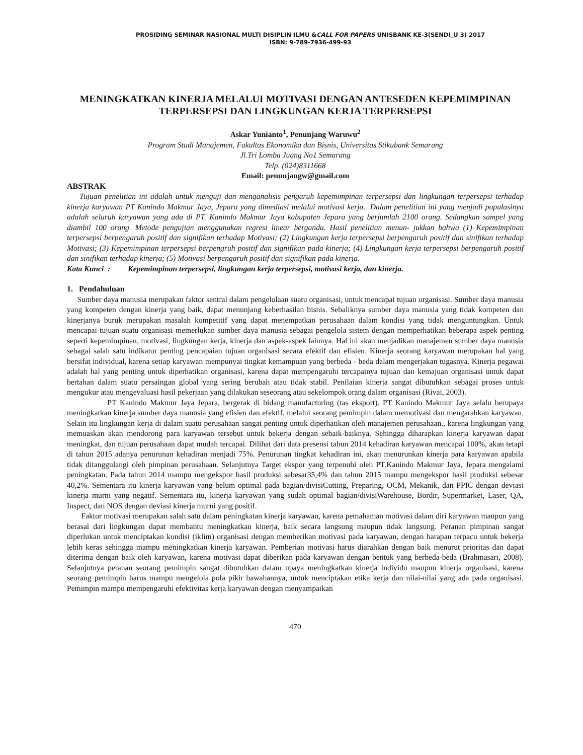PROSIDING SEMINAR NASIONAL MULTI DISIPLIN ILMU &CALL FOR PAPERS UNISBANK KE-3(SENDI_U 3) 2017
ISBN: 9-789-7936-499-93
MENINGKATKAN KINERJA MELALUI MOTIVASI DENGAN ANTESEDEN KEPEMIMPINAN TERPERSEPSI DAN LINGKUNGAN KERJA TERPERSEPSI
Askar Yunianto<sup>1</sup>, Penunjang Waruwu<sup>2</sup>
Program Studi Manajemen, Fakultas Ekonomika dan Bisnis, Universitas Stikubank Semarang
Jl.Tri Lomba Juang No1 Semarang
Telp. (024)8311668
Email: penunjangw@gmail.com
ABSTRAK
Tujuan penelitian ini adalah untuk menguji dan menganalisis pengaruh kepemimpinan terpersepsi dan lingkungan terpersepsi terhadap kinerja karyawan PT Kanindo Makmur Jaya, Jepara yang dimediasi melalui motivasi kerja.. Dalam penelitian ini yang menjadi populasinya adalah seluruh karyawan yang ada di PT. Kanindo Makmur Jaya kabupaten Jepara yang berjumlah 2100 orang. Sedangkan sampel yang diambil 100 orang. Metode pengujian menggunakan regresi linear berganda. Hasil penelitian menun- jukkan bahwa (1) Kepemimpinan terpersepsi berpengaruh positif dan signifikan terhadap Motivasi; (2) Lingkungan kerja terpersepsi berpengaruh positif dan sinifikan terhadap Motivasi; (3) Kepemimpinan terpersepsi berpengruh positif dan signifikan pada kinerja; (4) Lingkungan kerja terpersepsi berpengaruh positif dan sinifikan terhadap kinerja; (5) Motivasi berpengaruh positif dan signifikan pada kinerja.
Kata Kunci : Kepemimpinan terpersepsi, lingkungan kerja terpersepsi, motivasi kerja, dan kinerja.
1. Pendahuluan
Sumber daya manusia merupakan faktor sentral dalam pengelolaan suatu organisasi, untuk mencapai tujuan organisasi. Sumber daya manusia yang kompeten dengan kinerja yang baik, dapat menunjang keberhasilan bisnis. Sebaliknya sumber daya manusia yang tidak kompeten dan kinerjanya buruk merupakan masalah kompetitif yang dapat menempatkan perusahaan dalam kondisi yang tidak menguntungkan. Untuk mencapai tujuan suatu organisasi memerlukan sumber daya manusia sebagai pengelola sistem dengan memperhatikan beberapa aspek penting seperti kepemimpinan, motivasi, lingkungan kerja, kinerja dan aspek-aspek lainnya. Hal ini akan menjadikan manajemen sumber daya manusia sebagai salah satu indikator penting pencapaian tujuan organisasi secara efektif dan efisien. Kinerja seorang karyawan merupakan hal yang bersifat individual, karena setiap karyawan mempunyai tingkat kemampuan yang berbeda - beda dalam mengerjakan tugasnya. Kinerja pegawai adalah hal yang penting untuk diperhatikan organisasi, karena dapat mempengaruhi tercapainya tujuan dan kemajuan organisasi untuk dapat bertahan dalam suatu persaingan global yang sering berubah atau tidak stabil. Penilaian kinerja sangat dibutuhkan sebagai proses untuk mengukur atau mengevaluasi hasil pekerjaan yang dilakukan seseorang atau sekelompok orang dalam organisasi (Rivai, 2003).
PT Kanindo Makmur Jaya Jepara, bergerak di bidang manufacturing (tas eksport). PT Kanindo Makmur Jaya selalu berupaya meningkatkan kinerja sumber daya manusia yang efisien dan efektif, melalui seorang pemimpin dalam memotivasi dan mengarahkan karyawan. Selain itu lingkungan kerja di dalam suatu perusahaan sangat penting untuk diperhatikan oleh manajemen perusahaan., karena lingkungan yang memuaskan akan mendorong para karyawan tersebut untuk bekerja dengan sebaik-baiknya. Sehingga diharapkan kinerja karyawan dapat meningkat, dan tujuan perusahaan dapat mudah tercapai. Dilihat dari data presensi tahun 2014 kehadiran karyawan mencapai 100%, akan tetapi di tahun 2015 adanya penurunan kehadiran menjadi 75%. Penurunan tingkat kehadiran ini, akan menurunkan kinerja para karyawan apabila tidak ditanggulangi oleh pimpinan perusahaan. Selanjutnya Target ekspor yang terpenuhi oleh PT.Kanindo Makmur Jaya, Jepara mengalami peningkatan. Pada tahun 2014 mampu mengekspor hasil produksi sebesar35,4% dan tahun 2015 mampu mengekspor hasil produksi sebesar 40,2%. Sementara itu kinerja karyawan yang belum optimal pada bagian/divisiCutting, Preparing, OCM, Mekanik, dan PPIC dengan deviasi kinerja murni yang negatif. Sementara itu, kinerja karyawan yang sudah optimal bagian/divisiWarehouse, Bordir, Supermarket, Laser, QA, Inspect, dan NOS dengan deviasi kinerja murni yang positif.
Faktor motivasi merupakan salah satu dalam peningkatan kinerja karyawan, karena pemahaman motivasi dalam diri karyawan maupun yang berasal dari lingkungan dapat membantu meningkatkan kinerja, baik secara langsung maupun tidak langsung. Peranan pimpinan sangat diperlukan untuk menciptakan kondisi (iklim) organisasi dengan memberikan motivasi pada karyawan, dengan harapan terpacu untuk bekerja lebih keras sehingga mampu meningkatkan kinerja karyawan. Pemberian motivasi harus diarahkan dengan baik menurut prioritas dan dapat diterima dengan baik oleh karyawan, karena motivasi dapat diberikan pada karyawan dengan bentuk yang berbeda-beda (Brahmasari, 2008). Selanjutnya peranan seorang pemimpin sangat dibutuhkan dalam upaya meningkatkan kinerja individu maupun kinerja organisasi, karena seorang pemimpin harus mampu mengelola pola pikir bawahannya, untuk menciptakan etika kerja dan nilai-nilai yang ada pada organisasi. Pemimpin mampu mempengaruhi efektivitas kerja karyawan dengan menyampaikan
470